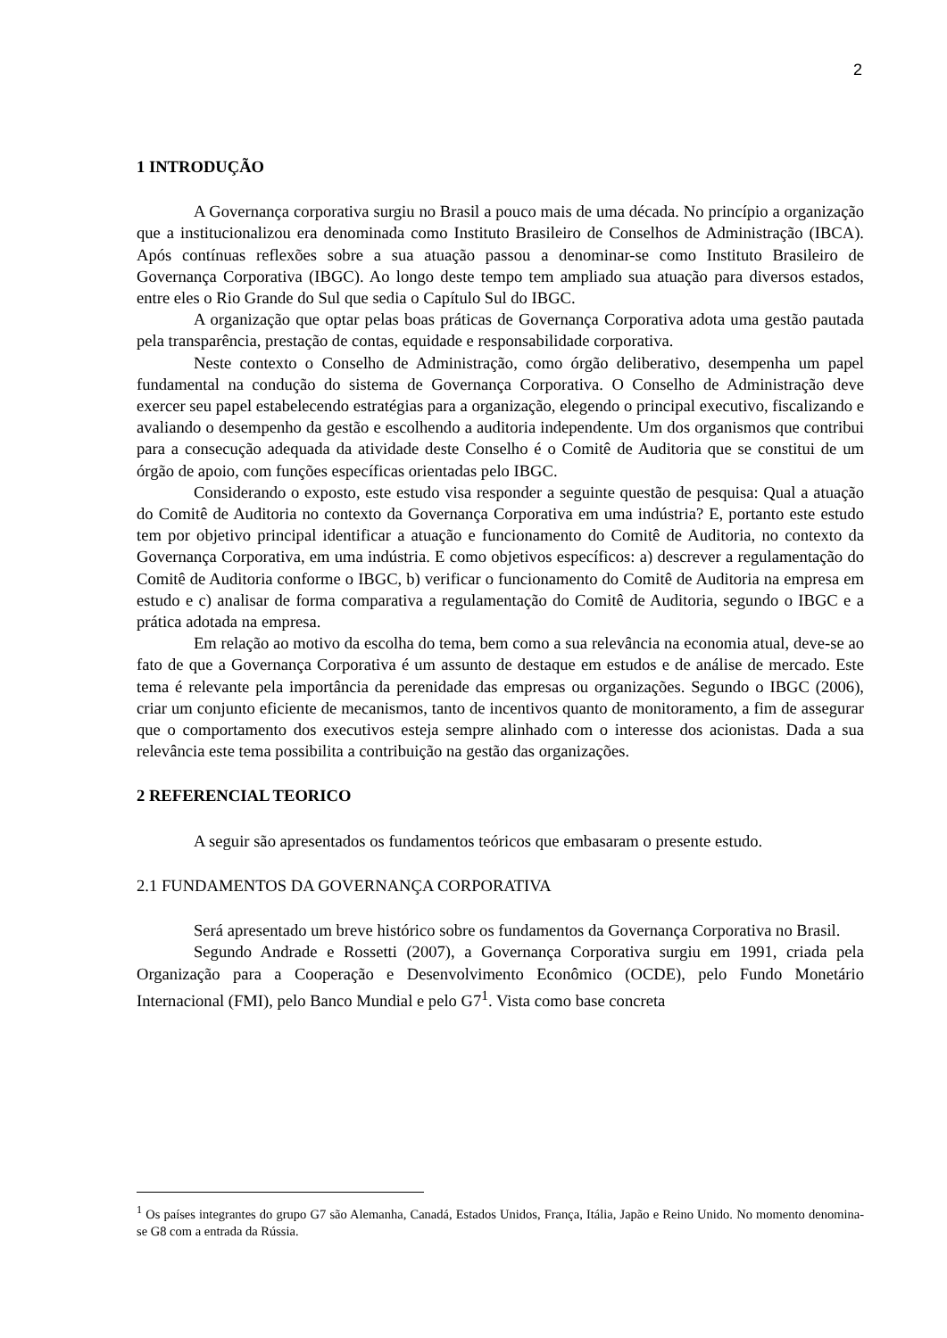2
1 INTRODUÇÃO
A Governança corporativa surgiu no Brasil a pouco mais de uma década. No princípio a organização que a institucionalizou era denominada como Instituto Brasileiro de Conselhos de Administração (IBCA). Após contínuas reflexões sobre a sua atuação passou a denominar-se como Instituto Brasileiro de Governança Corporativa (IBGC). Ao longo deste tempo tem ampliado sua atuação para diversos estados, entre eles o Rio Grande do Sul que sedia o Capítulo Sul do IBGC.
A organização que optar pelas boas práticas de Governança Corporativa adota uma gestão pautada pela transparência, prestação de contas, equidade e responsabilidade corporativa.
Neste contexto o Conselho de Administração, como órgão deliberativo, desempenha um papel fundamental na condução do sistema de Governança Corporativa. O Conselho de Administração deve exercer seu papel estabelecendo estratégias para a organização, elegendo o principal executivo, fiscalizando e avaliando o desempenho da gestão e escolhendo a auditoria independente. Um dos organismos que contribui para a consecução adequada da atividade deste Conselho é o Comitê de Auditoria que se constitui de um órgão de apoio, com funções específicas orientadas pelo IBGC.
Considerando o exposto, este estudo visa responder a seguinte questão de pesquisa: Qual a atuação do Comitê de Auditoria no contexto da Governança Corporativa em uma indústria? E, portanto este estudo tem por objetivo principal identificar a atuação e funcionamento do Comitê de Auditoria, no contexto da Governança Corporativa, em uma indústria. E como objetivos específicos: a) descrever a regulamentação do Comitê de Auditoria conforme o IBGC, b) verificar o funcionamento do Comitê de Auditoria na empresa em estudo e c) analisar de forma comparativa a regulamentação do Comitê de Auditoria, segundo o IBGC e a prática adotada na empresa.
Em relação ao motivo da escolha do tema, bem como a sua relevância na economia atual, deve-se ao fato de que a Governança Corporativa é um assunto de destaque em estudos e de análise de mercado. Este tema é relevante pela importância da perenidade das empresas ou organizações. Segundo o IBGC (2006), criar um conjunto eficiente de mecanismos, tanto de incentivos quanto de monitoramento, a fim de assegurar que o comportamento dos executivos esteja sempre alinhado com o interesse dos acionistas. Dada a sua relevância este tema possibilita a contribuição na gestão das organizações.
2 REFERENCIAL TEORICO
A seguir são apresentados os fundamentos teóricos que embasaram o presente estudo.
2.1 FUNDAMENTOS DA GOVERNANÇA CORPORATIVA
Será apresentado um breve histórico sobre os fundamentos da Governança Corporativa no Brasil.
Segundo Andrade e Rossetti (2007), a Governança Corporativa surgiu em 1991, criada pela Organização para a Cooperação e Desenvolvimento Econômico (OCDE), pelo Fundo Monetário Internacional (FMI), pelo Banco Mundial e pelo G7<sup>1</sup>. Vista como base concreta
<sup>1</sup> Os países integrantes do grupo G7 são Alemanha, Canadá, Estados Unidos, França, Itália, Japão e Reino Unido. No momento denomina-se G8 com a entrada da Rússia.